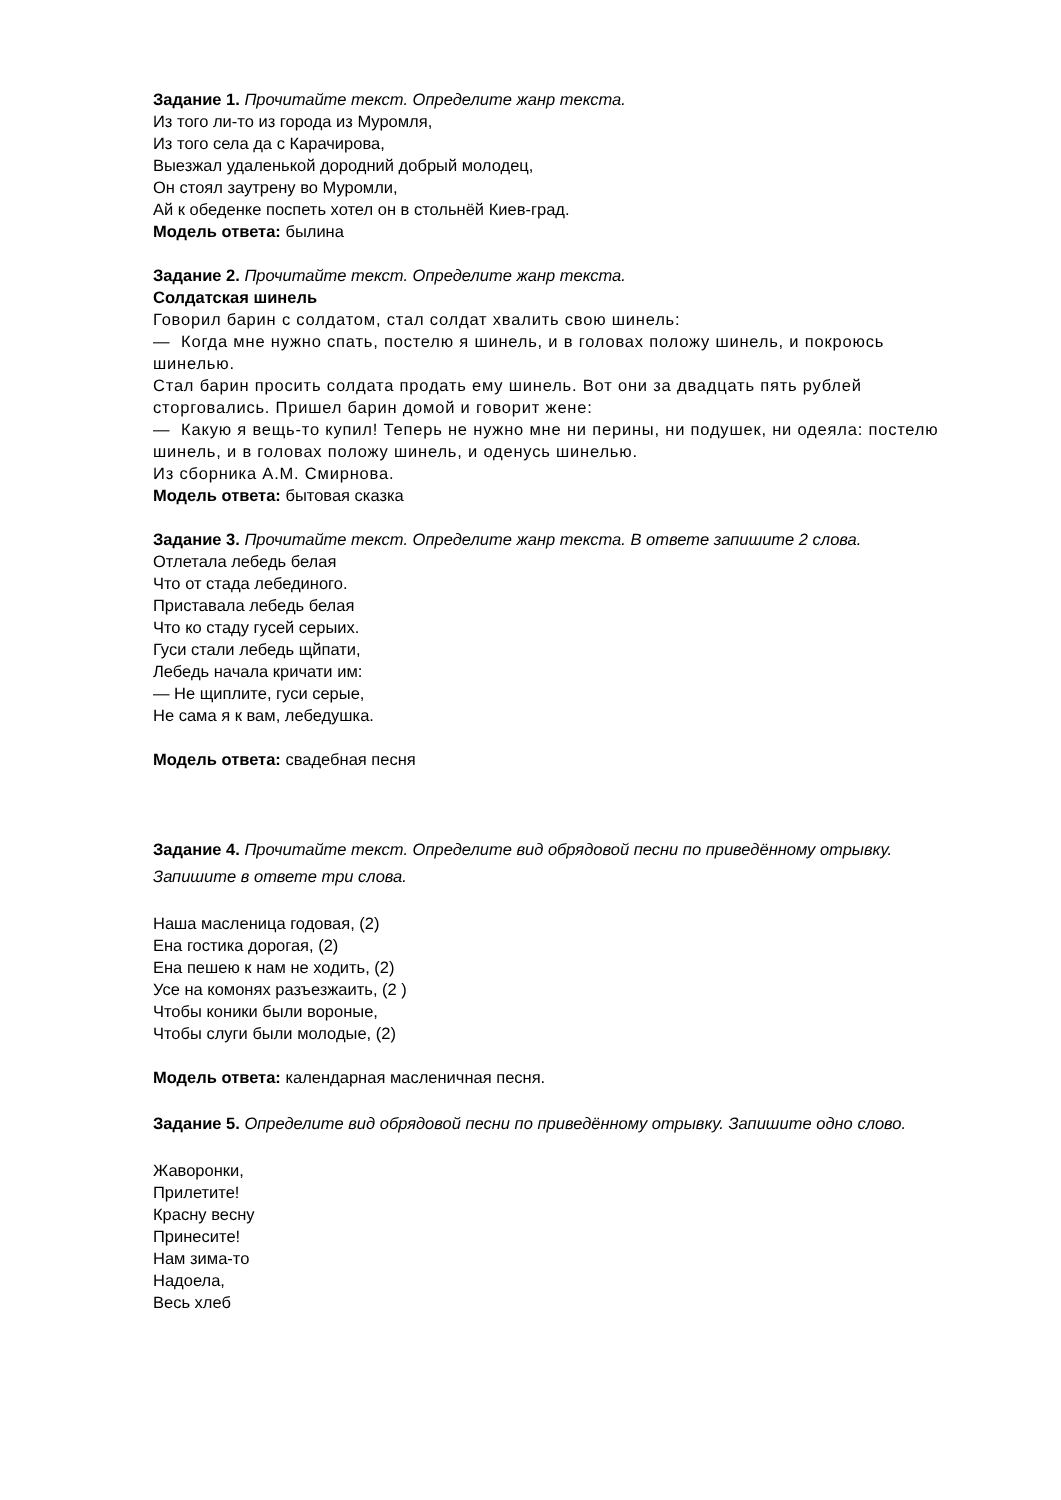Задание 1. Прочитайте текст. Определите жанр текста.
Из того ли-то из города из Муромля,
Из того села да с Карачирова,
Выезжал удаленькой дородний добрый молодец,
Он стоял заутрену во Муромли,
Ай к обеденке поспеть хотел он в стольнёй Киев-град.
Модель ответа: былина
Задание 2. Прочитайте текст. Определите жанр текста.
Солдатская шинель
Говорил барин с солдатом, стал солдат хвалить свою шинель:
— Когда мне нужно спать, постелю я шинель, и в головах положу шинель, и покроюсь шинелью.
Стал барин просить солдата продать ему шинель. Вот они за двадцать пять рублей сторговались. Пришел барин домой и говорит жене:
— Какую я вещь-то купил! Теперь не нужно мне ни перины, ни подушек, ни одеяла: постелю шинель, и в головах положу шинель, и оденусь шинелью.
Из сборника А.М. Смирнова.
Модель ответа: бытовая сказка
Задание 3. Прочитайте текст. Определите жанр текста. В ответе запишите 2 слова.
Отлетала лебедь белая
Что от стада лебединого.
Приставала лебедь белая
Что ко стаду гусей серыих.
Гуси стали лебедь щйпати,
Лебедь начала кричати им:
— Не щиплите, гуси серые,
Не сама я к вам, лебедушка.
Модель ответа: свадебная песня
Задание 4. Прочитайте текст. Определите вид обрядовой песни по приведённому отрывку. Запишите в ответе три слова.
Наша масленица годовая, (2)
Ена гостика дорогая, (2)
Ена пешею к нам не ходить, (2)
Усе на комонях разъезжаить, (2 )
Чтобы коники были вороные,
Чтобы слуги были молодые, (2)
Модель ответа: календарная масленичная песня.
Задание 5. Определите вид обрядовой песни по приведённому отрывку. Запишите одно слово.
Жаворонки,
Прилетите!
Красну весну
Принесите!
Нам зима-то
Надоела,
Весь хлеб